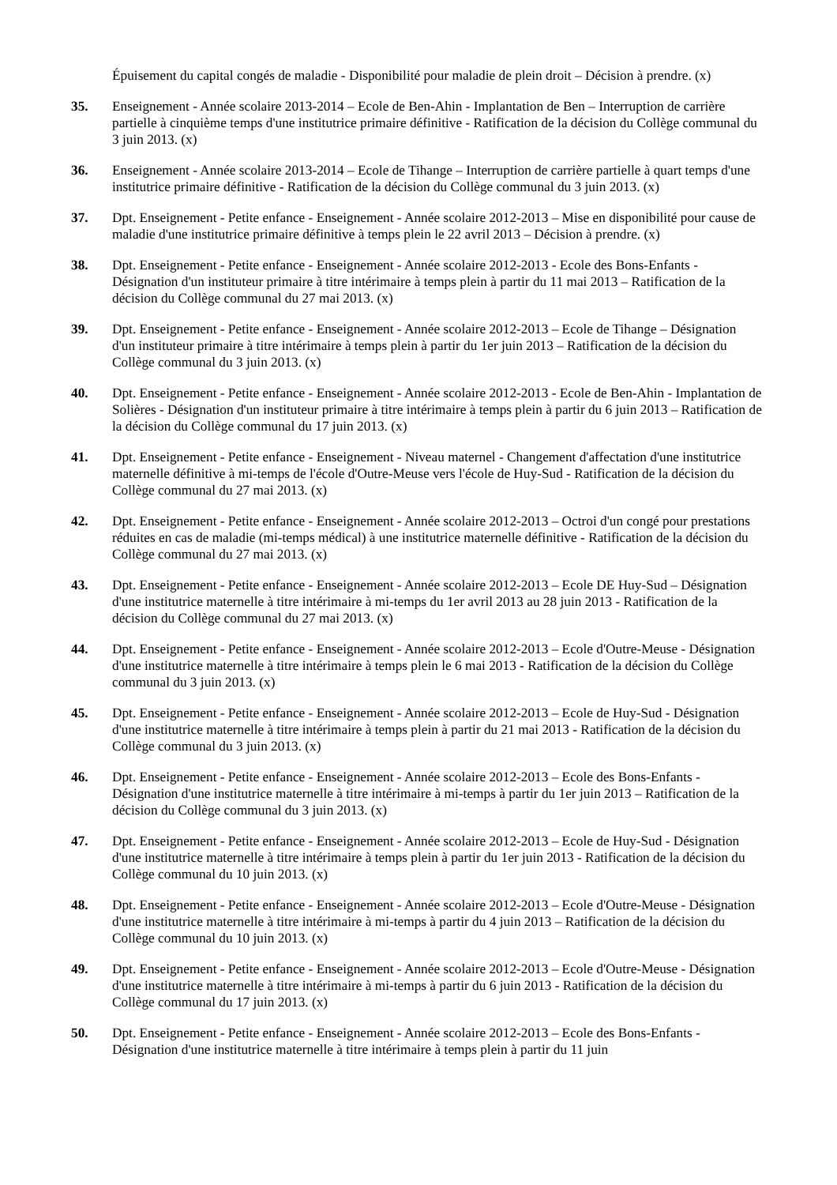Épuisement du capital congés de maladie - Disponibilité pour maladie de plein droit – Décision à prendre. (x)
35. Enseignement - Année scolaire 2013-2014 – Ecole de Ben-Ahin - Implantation de Ben – Interruption de carrière partielle à cinquième temps d'une institutrice primaire définitive - Ratification de la décision du Collège communal du 3 juin 2013. (x)
36. Enseignement - Année scolaire 2013-2014 – Ecole de Tihange – Interruption de carrière partielle à quart temps d'une institutrice primaire définitive - Ratification de la décision du Collège communal du 3 juin 2013. (x)
37. Dpt. Enseignement - Petite enfance - Enseignement - Année scolaire 2012-2013 – Mise en disponibilité pour cause de maladie d'une institutrice primaire définitive à temps plein le 22 avril 2013 – Décision à prendre. (x)
38. Dpt. Enseignement - Petite enfance - Enseignement - Année scolaire 2012-2013 - Ecole des Bons-Enfants - Désignation d'un instituteur primaire à titre intérimaire à temps plein à partir du 11 mai 2013 – Ratification de la décision du Collège communal du 27 mai 2013. (x)
39. Dpt. Enseignement - Petite enfance - Enseignement - Année scolaire 2012-2013 – Ecole de Tihange – Désignation d'un instituteur primaire à titre intérimaire à temps plein à partir du 1er juin 2013 – Ratification de la décision du Collège communal du 3 juin 2013. (x)
40. Dpt. Enseignement - Petite enfance - Enseignement - Année scolaire 2012-2013 - Ecole de Ben-Ahin - Implantation de Solières - Désignation d'un instituteur primaire à titre intérimaire à temps plein à partir du 6 juin 2013 – Ratification de la décision du Collège communal du 17 juin 2013. (x)
41. Dpt. Enseignement - Petite enfance - Enseignement - Niveau maternel - Changement d'affectation d'une institutrice maternelle définitive à mi-temps de l'école d'Outre-Meuse vers l'école de Huy-Sud - Ratification de la décision du Collège communal du 27 mai 2013. (x)
42. Dpt. Enseignement - Petite enfance - Enseignement - Année scolaire 2012-2013 – Octroi d'un congé pour prestations réduites en cas de maladie (mi-temps médical) à une institutrice maternelle définitive - Ratification de la décision du Collège communal du 27 mai 2013. (x)
43. Dpt. Enseignement - Petite enfance - Enseignement - Année scolaire 2012-2013 – Ecole DE Huy-Sud – Désignation d'une institutrice maternelle à titre intérimaire à mi-temps du 1er avril 2013 au 28 juin 2013 - Ratification de la décision du Collège communal du 27 mai 2013. (x)
44. Dpt. Enseignement - Petite enfance - Enseignement - Année scolaire 2012-2013 – Ecole d'Outre-Meuse - Désignation d'une institutrice maternelle à titre intérimaire à temps plein le 6 mai 2013 - Ratification de la décision du Collège communal du 3 juin 2013. (x)
45. Dpt. Enseignement - Petite enfance - Enseignement - Année scolaire 2012-2013 – Ecole de Huy-Sud - Désignation d'une institutrice maternelle à titre intérimaire à temps plein à partir du 21 mai 2013 - Ratification de la décision du Collège communal du 3 juin 2013. (x)
46. Dpt. Enseignement - Petite enfance - Enseignement - Année scolaire 2012-2013 – Ecole des Bons-Enfants - Désignation d'une institutrice maternelle à titre intérimaire à mi-temps à partir du 1er juin 2013 – Ratification de la décision du Collège communal du 3 juin 2013. (x)
47. Dpt. Enseignement - Petite enfance - Enseignement - Année scolaire 2012-2013 – Ecole de Huy-Sud - Désignation d'une institutrice maternelle à titre intérimaire à temps plein à partir du 1er juin 2013 - Ratification de la décision du Collège communal du 10 juin 2013. (x)
48. Dpt. Enseignement - Petite enfance - Enseignement - Année scolaire 2012-2013 – Ecole d'Outre-Meuse - Désignation d'une institutrice maternelle à titre intérimaire à mi-temps à partir du 4 juin 2013 – Ratification de la décision du Collège communal du 10 juin 2013. (x)
49. Dpt. Enseignement - Petite enfance - Enseignement - Année scolaire 2012-2013 – Ecole d'Outre-Meuse - Désignation d'une institutrice maternelle à titre intérimaire à mi-temps à partir du 6 juin 2013 - Ratification de la décision du Collège communal du 17 juin 2013. (x)
50. Dpt. Enseignement - Petite enfance - Enseignement - Année scolaire 2012-2013 – Ecole des Bons-Enfants - Désignation d'une institutrice maternelle à titre intérimaire à temps plein à partir du 11 juin